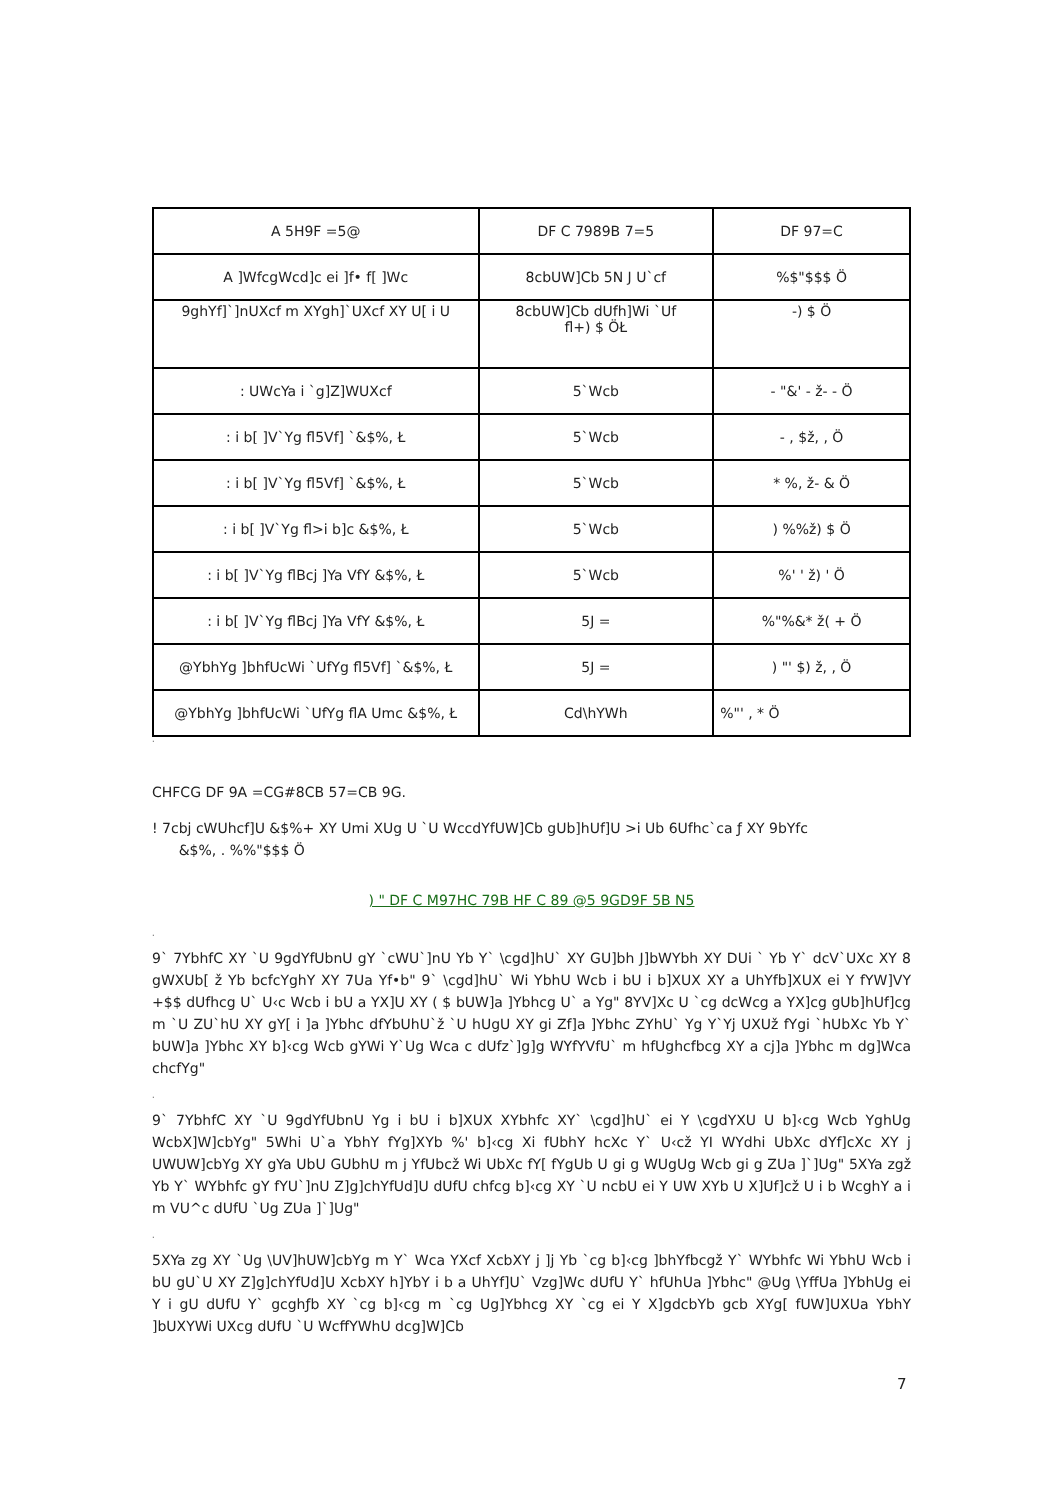| A 5H9F =5@ | DF C 7989B 7=5 | DF 97=C |
| --- | --- | --- |
| A ]WfcgWcd]c ei ]f• f[ ]Wc | 8cbUW]Cb 5N J U`cf | %$"$$$ Ö |
| 9ghYf]`]nUXcf m XYgh]`UXcf XY U[ i U | 8cbUW]Cb dUfh]Wi `Uf fl+) $ ÖŁ | -) $ Ö |
| : UWcYa i `g]Z]WUXcf | 5`Wcb | - "&' - ž- - Ö |
| : i b[ ]V`Yg fl5Vf] `&$%, Ł | 5`Wcb | - , $ž, , Ö |
| : i b[ ]V`Yg fl5Vf] `&$%, Ł | 5`Wcb | * %, ž- & Ö |
| : i b[ ]V`Yg fl>i b]c &$%, Ł | 5`Wcb | ) %%ž) $ Ö |
| : i b[ ]V`Yg flBcj ]Ya VfY &$%, Ł | 5`Wcb | %' ' ž) ' Ö |
| : i b[ ]V`Yg flBcj ]Ya VfY &$%, Ł | 5J = | %"%&* ž( + Ö |
| @YbhYg ]bhfUcWi `UfYg fl5Vf] `&$%, Ł | 5J = | ) "' $) ž, , Ö |
| @YbhYg ]bhfUcWi `UfYg flA Umc &$%, Ł | Cd\hYWh | %"' , * Ö |
·
CHFCG DF 9A =CG#8CB 57=CB 9G.
! 7cbj cWUhcf]U &$%+ XY Umi XUg U `U WccdYfUW]Cb gUb]hUf]U >i Ub 6Ufhc`ca ƒ XY 9bYfc
&$%, . %%"$$$ Ö
) " DF C M97HC 79B HF C 89 @5 9GD9F 5B N5
·
9` 7YbhfC XY `U 9gdYfUbnU gY `cWU`]nU Yb Y` \cgd]hU` XY GU]bh J]bWYbh XY DUi ` Yb Y` dcV`UXc XY 8 gWXUb[ ž Yb bcfcYghY XY 7Ua Yf•b" 9` \cgd]hU` Wi YbhU Wcb i bU i b]XUX XY a UhYfb]XUX ei Y fYW]VY +$$ dUfhcg U` U‹c Wcb i bU a YX]U XY ( $ bUW]a ]Ybhcg U` a Yg" 8YV]Xc U `cg dcWcg a YX]cg gUb]hUf]cg m `U ZU`hU XY gY[ i ]a ]Ybhc dfYbUhU`ž `U hUgU XY gi Zf]a ]Ybhc ZYhU` Yg Y`Yj UXUž fYgi `hUbXc Yb Y` bUW]a ]Ybhc XY b]‹cg Wcb gYWi Y`Ug Wca c dUfz`]g]g WYfYVfU` m hfUghcfbcg XY a cj]a ]Ybhc m dg]Wca chcfYg"
·
9` 7YbhfC XY `U 9gdYfUbnU Yg i bU i b]XUX XYbhfc XY` \cgd]hU` ei Y \cgdYXU U b]‹cg Wcb YghUg WcbX]W]cbYg" 5Whi U`a YbhY fYg]XYb %' b]‹cg Xi fUbhY hcXc Y` U‹cž YI WYdhi UbXc dYf]cXc XY j UWUW]cbYg XY gYa UbU GUbhU m j YfUbcž Wi UbXc fY[ fYgUb U gi g WUgUg Wcb gi g ZUa ]`]Ug" 5XYa zgž Yb Y` WYbhfc gY fYU`]nU Z]g]chYfUd]U dUfU chfcg b]‹cg XY `U ncbU ei Y UW XYb U X]Uf]cž U i b WcghY a i m VU^c dUfU `Ug ZUa ]`]Ug"
·
5XYa zg XY `Ug \UV]hUW]cbYg m Y` Wca YXcf XcbXY j ]j Yb `cg b]‹cg ]bhYfbcgž Y` WYbhfc Wi YbhU Wcb i bU gU`U XY Z]g]chYfUd]U XcbXY h]YbY i b a UhYf]U` Vzg]Wc dUfU Y` hfUhUa ]Ybhc" @Ug \YffUa ]YbhUg ei Y i gU dUfU Y` gcghƒb XY `cg b]‹cg m `cg Ug]Ybhcg XY `cg ei Y X]gdcbYb gcb XYg[ fUW]UXUa YbhY ]bUXYWi UXcg dUfU `U WcffYWhU dcg]W]Cb
7